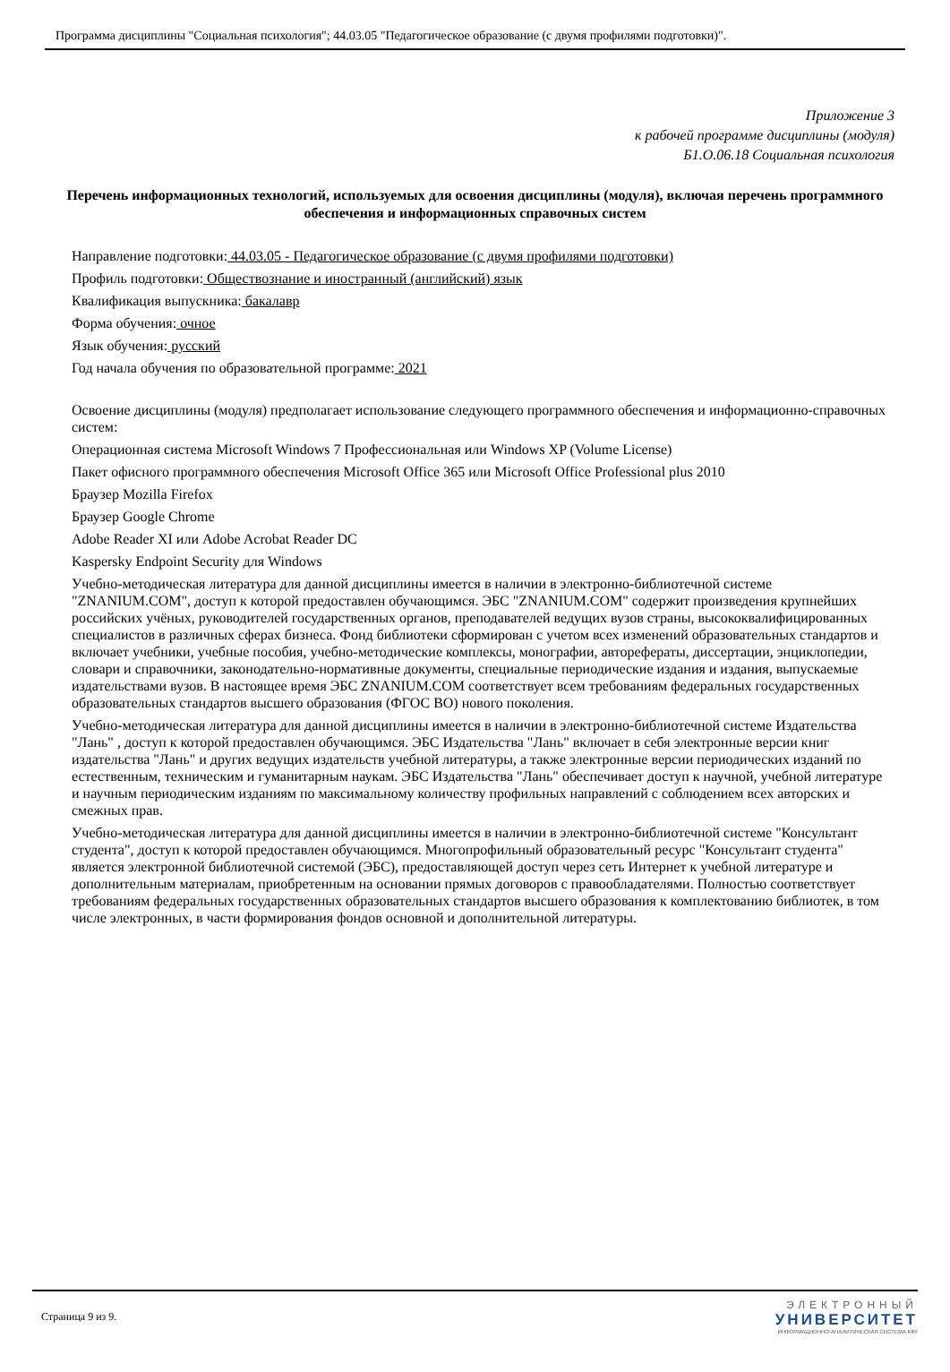Программа дисциплины "Социальная психология"; 44.03.05 "Педагогическое образование (с двумя профилями подготовки)".
Приложение 3
к рабочей программе дисциплины (модуля)
Б1.О.06.18 Социальная психология
Перечень информационных технологий, используемых для освоения дисциплины (модуля), включая перечень программного обеспечения и информационных справочных систем
Направление подготовки: 44.03.05 - Педагогическое образование (с двумя профилями подготовки)
Профиль подготовки: Обществознание и иностранный (английский) язык
Квалификация выпускника: бакалавр
Форма обучения: очное
Язык обучения: русский
Год начала обучения по образовательной программе: 2021
Освоение дисциплины (модуля) предполагает использование следующего программного обеспечения и информационно-справочных систем:
Операционная система Microsoft Windows 7 Профессиональная или Windows XP (Volume License)
Пакет офисного программного обеспечения Microsoft Office 365 или Microsoft Office Professional plus 2010
Браузер Mozilla Firefox
Браузер Google Chrome
Adobe Reader XI или Adobe Acrobat Reader DC
Kaspersky Endpoint Security для Windows
Учебно-методическая литература для данной дисциплины имеется в наличии в электронно-библиотечной системе "ZNANIUM.COM", доступ к которой предоставлен обучающимся. ЭБС "ZNANIUM.COM" содержит произведения крупнейших российских учёных, руководителей государственных органов, преподавателей ведущих вузов страны, высококвалифицированных специалистов в различных сферах бизнеса. Фонд библиотеки сформирован с учетом всех изменений образовательных стандартов и включает учебники, учебные пособия, учебно-методические комплексы, монографии, авторефераты, диссертации, энциклопедии, словари и справочники, законодательно-нормативные документы, специальные периодические издания и издания, выпускаемые издательствами вузов. В настоящее время ЭБС ZNANIUM.COM соответствует всем требованиям федеральных государственных образовательных стандартов высшего образования (ФГОС ВО) нового поколения.
Учебно-методическая литература для данной дисциплины имеется в наличии в электронно-библиотечной системе Издательства "Лань" , доступ к которой предоставлен обучающимся. ЭБС Издательства "Лань" включает в себя электронные версии книг издательства "Лань" и других ведущих издательств учебной литературы, а также электронные версии периодических изданий по естественным, техническим и гуманитарным наукам. ЭБС Издательства "Лань" обеспечивает доступ к научной, учебной литературе и научным периодическим изданиям по максимальному количеству профильных направлений с соблюдением всех авторских и смежных прав.
Учебно-методическая литература для данной дисциплины имеется в наличии в электронно-библиотечной системе "Консультант студента", доступ к которой предоставлен обучающимся. Многопрофильный образовательный ресурс "Консультант студента" является электронной библиотечной системой (ЭБС), предоставляющей доступ через сеть Интернет к учебной литературе и дополнительным материалам, приобретенным на основании прямых договоров с правообладателями. Полностью соответствует требованиям федеральных государственных образовательных стандартов высшего образования к комплектованию библиотек, в том числе электронных, в части формирования фондов основной и дополнительной литературы.
Страница 9 из 9.
ЭЛЕКТРОННЫЙ
УНИВЕРСИТЕТ
ИНФОРМАЦИОННО-АНАЛИТИЧЕСКАЯ СИСТЕМА КФУ